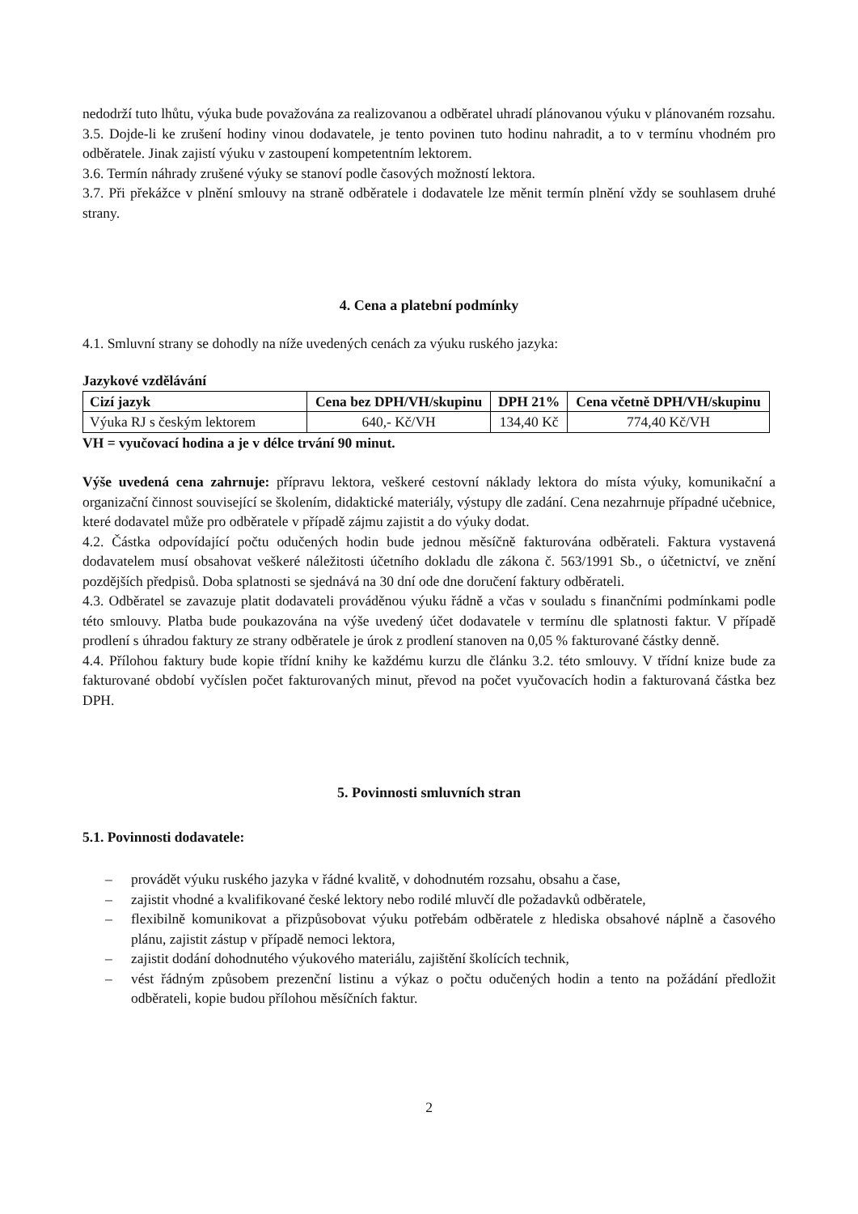nedodrží tuto lhůtu, výuka bude považována za realizovanou a odběratel uhradí plánovanou výuku v plánovaném rozsahu.
3.5. Dojde-li ke zrušení hodiny vinou dodavatele, je tento povinen tuto hodinu nahradit, a to v termínu vhodném pro odběratele. Jinak zajistí výuku v zastoupení kompetentním lektorem.
3.6. Termín náhrady zrušené výuky se stanoví podle časových možností lektora.
3.7. Při překážce v plnění smlouvy na straně odběratele i dodavatele lze měnit termín plnění vždy se souhlasem druhé strany.
4. Cena a platební podmínky
4.1. Smluvní strany se dohodly na níže uvedených cenách za výuku ruského jazyka:
Jazykové vzdělávání
| Cizí jazyk | Cena bez DPH/VH/skupinu | DPH 21% | Cena včetně DPH/VH/skupinu |
| --- | --- | --- | --- |
| Výuka RJ s českým lektorem | 640,- Kč/VH | 134,40 Kč | 774,40 Kč/VH |
VH = vyučovací hodina a je v délce trvání 90 minut.
Výše uvedená cena zahrnuje: přípravu lektora, veškeré cestovní náklady lektora do místa výuky, komunikační a organizační činnost související se školením, didaktické materiály, výstupy dle zadání. Cena nezahrnuje případné učebnice, které dodavatel může pro odběratele v případě zájmu zajistit a do výuky dodat.
4.2. Částka odpovídající počtu odučených hodin bude jednou měsíčně fakturována odběrateli. Faktura vystavená dodavatelem musí obsahovat veškeré náležitosti účetního dokladu dle zákona č. 563/1991 Sb., o účetnictví, ve znění pozdějších předpisů. Doba splatnosti se sjednává na 30 dní ode dne doručení faktury odběrateli.
4.3. Odběratel se zavazuje platit dodavateli prováděnou výuku řádně a včas v souladu s finančními podmínkami podle této smlouvy. Platba bude poukazována na výše uvedený účet dodavatele v termínu dle splatnosti faktur. V případě prodlení s úhradou faktury ze strany odběratele je úrok z prodlení stanoven na 0,05 % fakturované částky denně.
4.4. Přílohou faktury bude kopie třídní knihy ke každému kurzu dle článku 3.2. této smlouvy. V třídní knize bude za fakturované období vyčíslen počet fakturovaných minut, převod na počet vyučovacích hodin a fakturovaná částka bez DPH.
5. Povinnosti smluvních stran
5.1. Povinnosti dodavatele:
– provádět výuku ruského jazyka v řádné kvalitě, v dohodnutém rozsahu, obsahu a čase,
– zajistit vhodné a kvalifikované české lektory nebo rodilé mluvčí dle požadavků odběratele,
– flexibilně komunikovat a přizpůsobovat výuku potřebám odběratele z hlediska obsahové náplně a časového plánu, zajistit zástup v případě nemoci lektora,
– zajistit dodání dohodnutého výukového materiálu, zajištění školících technik,
– vést řádným způsobem prezenční listinu a výkaz o počtu odučených hodin a tento na požádání předložit odběrateli, kopie budou přílohou měsíčních faktur.
2